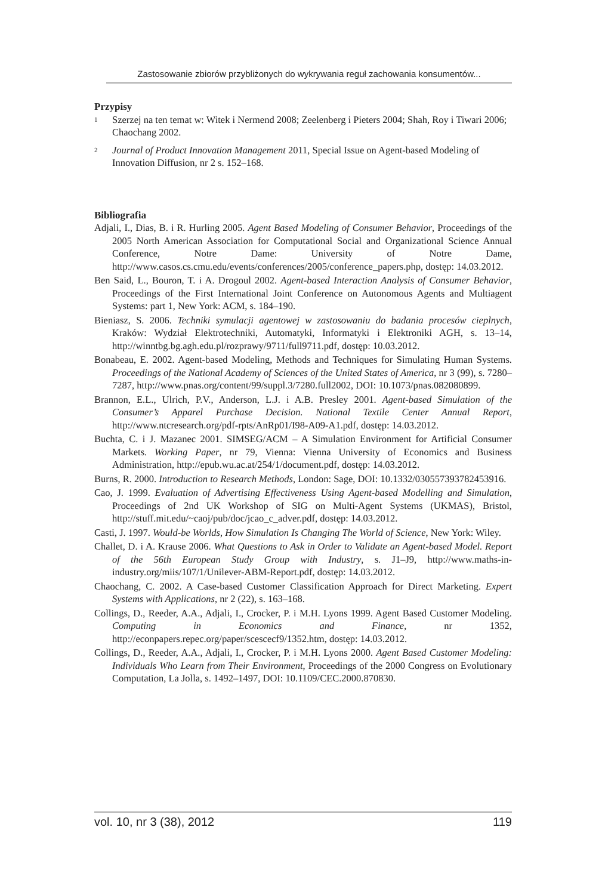Zastosowanie zbiorów przybliżonych do wykrywania reguł zachowania konsumentów...
Przypisy
<sup>1</sup>
Szerzej na ten temat w: Witek i Nermend 2008; Zeelenberg i Pieters 2004; Shah, Roy i Tiwari 2006; Chaochang 2002.
<sup>2</sup>
Journal of Product Innovation Management 2011, Special Issue on Agent-based Modeling of Innovation Diffusion, nr 2 s. 152–168.
Bibliografia
Adjali, I., Dias, B. i R. Hurling 2005. Agent Based Modeling of Consumer Behavior, Proceedings of the 2005 North American Association for Computational Social and Organizational Science Annual Conference, Notre Dame: University of Notre Dame, http://www.casos.cs.cmu.edu/events/conferences/2005/conference_papers.php, dostęp: 14.03.2012.
Ben Said, L., Bouron, T. i A. Drogoul 2002. Agent-based Interaction Analysis of Consumer Behavior, Proceedings of the First International Joint Conference on Autonomous Agents and Multiagent Systems: part 1, New York: ACM, s. 184–190.
Bieniasz, S. 2006. Techniki symulacji agentowej w zastosowaniu do badania procesów cieplnych, Kraków: Wydział Elektrotechniki, Automatyki, Informatyki i Elektroniki AGH, s. 13–14, http://winntbg.bg.agh.edu.pl/rozprawy/9711/full9711.pdf, dostęp: 10.03.2012.
Bonabeau, E. 2002. Agent-based Modeling, Methods and Techniques for Simulating Human Systems. Proceedings of the National Academy of Sciences of the United States of America, nr 3 (99), s. 7280–7287, http://www.pnas.org/content/99/suppl.3/7280.full2002, DOI: 10.1073/pnas.082080899.
Brannon, E.L., Ulrich, P.V., Anderson, L.J. i A.B. Presley 2001. Agent-based Simulation of the Consumer’s Apparel Purchase Decision. National Textile Center Annual Report, http://www.ntcresearch.org/pdf-rpts/AnRp01/I98-A09-A1.pdf, dostęp: 14.03.2012.
Buchta, C. i J. Mazanec 2001. SIMSEG/ACM – A Simulation Environment for Artificial Consumer Markets. Working Paper, nr 79, Vienna: Vienna University of Economics and Business Administration, http://epub.wu.ac.at/254/1/document.pdf, dostęp: 14.03.2012.
Burns, R. 2000. Introduction to Research Methods, London: Sage, DOI: 10.1332/030557393782453916.
Cao, J. 1999. Evaluation of Advertising Effectiveness Using Agent-based Modelling and Simulation, Proceedings of 2nd UK Workshop of SIG on Multi-Agent Systems (UKMAS), Bristol, http://stuff.mit.edu/~caoj/pub/doc/jcao_c_adver.pdf, dostęp: 14.03.2012.
Casti, J. 1997. Would-be Worlds, How Simulation Is Changing The World of Science, New York: Wiley.
Challet, D. i A. Krause 2006. What Questions to Ask in Order to Validate an Agent-based Model. Report of the 56th European Study Group with Industry, s. J1–J9, http://www.maths-in-industry.org/miis/107/1/Unilever-ABM-Report.pdf, dostęp: 14.03.2012.
Chaochang, C. 2002. A Case-based Customer Classification Approach for Direct Marketing. Expert Systems with Applications, nr 2 (22), s. 163–168.
Collings, D., Reeder, A.A., Adjali, I., Crocker, P. i M.H. Lyons 1999. Agent Based Customer Modeling. Computing in Economics and Finance, nr 1352, http://econpapers.repec.org/paper/scescecf9/1352.htm, dostęp: 14.03.2012.
Collings, D., Reeder, A.A., Adjali, I., Crocker, P. i M.H. Lyons 2000. Agent Based Customer Modeling: Individuals Who Learn from Their Environment, Proceedings of the 2000 Congress on Evolutionary Computation, La Jolla, s. 1492–1497, DOI: 10.1109/CEC.2000.870830.
vol. 10, nr 3 (38), 2012 119